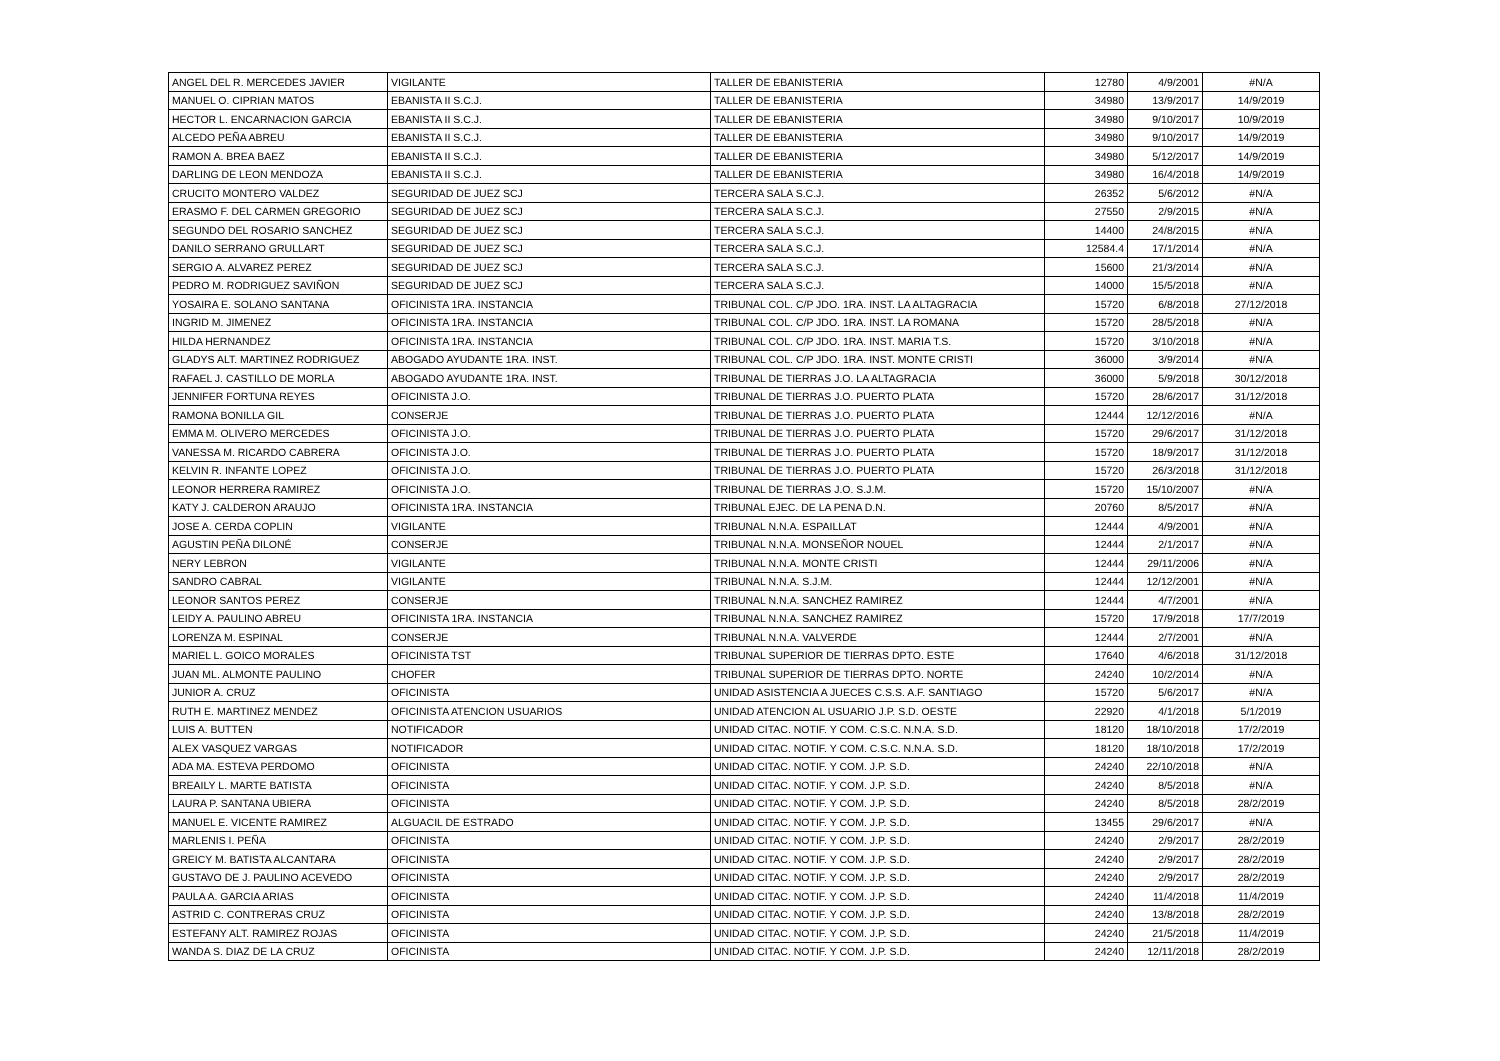| ANGEL DEL R. MERCEDES JAVIER | VIGILANTE | TALLER DE EBANISTERIA | 12780 | 4/9/2001 | #N/A |
| MANUEL O. CIPRIAN MATOS | EBANISTA II S.C.J. | TALLER DE EBANISTERIA | 34980 | 13/9/2017 | 14/9/2019 |
| HECTOR L. ENCARNACION GARCIA | EBANISTA II S.C.J. | TALLER DE EBANISTERIA | 34980 | 9/10/2017 | 10/9/2019 |
| ALCEDO PEÑA ABREU | EBANISTA II S.C.J. | TALLER DE EBANISTERIA | 34980 | 9/10/2017 | 14/9/2019 |
| RAMON A. BREA BAEZ | EBANISTA II S.C.J. | TALLER DE EBANISTERIA | 34980 | 5/12/2017 | 14/9/2019 |
| DARLING DE LEON MENDOZA | EBANISTA II S.C.J. | TALLER DE EBANISTERIA | 34980 | 16/4/2018 | 14/9/2019 |
| CRUCITO MONTERO VALDEZ | SEGURIDAD DE JUEZ SCJ | TERCERA SALA S.C.J. | 26352 | 5/6/2012 | #N/A |
| ERASMO F. DEL CARMEN GREGORIO | SEGURIDAD DE JUEZ SCJ | TERCERA SALA S.C.J. | 27550 | 2/9/2015 | #N/A |
| SEGUNDO DEL ROSARIO SANCHEZ | SEGURIDAD DE JUEZ SCJ | TERCERA SALA S.C.J. | 14400 | 24/8/2015 | #N/A |
| DANILO SERRANO GRULLART | SEGURIDAD DE JUEZ SCJ | TERCERA SALA S.C.J. | 12584.4 | 17/1/2014 | #N/A |
| SERGIO A. ALVAREZ PEREZ | SEGURIDAD DE JUEZ SCJ | TERCERA SALA S.C.J. | 15600 | 21/3/2014 | #N/A |
| PEDRO M. RODRIGUEZ SAVIÑON | SEGURIDAD DE JUEZ SCJ | TERCERA SALA S.C.J. | 14000 | 15/5/2018 | #N/A |
| YOSAIRA E. SOLANO SANTANA | OFICINISTA 1RA. INSTANCIA | TRIBUNAL COL. C/P JDO. 1RA. INST. LA ALTAGRACIA | 15720 | 6/8/2018 | 27/12/2018 |
| INGRID M. JIMENEZ | OFICINISTA 1RA. INSTANCIA | TRIBUNAL COL. C/P JDO. 1RA. INST. LA ROMANA | 15720 | 28/5/2018 | #N/A |
| HILDA HERNANDEZ | OFICINISTA 1RA. INSTANCIA | TRIBUNAL COL. C/P JDO. 1RA. INST. MARIA T.S. | 15720 | 3/10/2018 | #N/A |
| GLADYS ALT. MARTINEZ RODRIGUEZ | ABOGADO AYUDANTE 1RA. INST. | TRIBUNAL COL. C/P JDO. 1RA. INST. MONTE CRISTI | 36000 | 3/9/2014 | #N/A |
| RAFAEL J. CASTILLO DE MORLA | ABOGADO AYUDANTE 1RA. INST. | TRIBUNAL DE TIERRAS J.O. LA ALTAGRACIA | 36000 | 5/9/2018 | 30/12/2018 |
| JENNIFER FORTUNA REYES | OFICINISTA J.O. | TRIBUNAL DE TIERRAS J.O. PUERTO PLATA | 15720 | 28/6/2017 | 31/12/2018 |
| RAMONA BONILLA GIL | CONSERJE | TRIBUNAL DE TIERRAS J.O. PUERTO PLATA | 12444 | 12/12/2016 | #N/A |
| EMMA M. OLIVERO MERCEDES | OFICINISTA J.O. | TRIBUNAL DE TIERRAS J.O. PUERTO PLATA | 15720 | 29/6/2017 | 31/12/2018 |
| VANESSA M. RICARDO CABRERA | OFICINISTA J.O. | TRIBUNAL DE TIERRAS J.O. PUERTO PLATA | 15720 | 18/9/2017 | 31/12/2018 |
| KELVIN R. INFANTE LOPEZ | OFICINISTA J.O. | TRIBUNAL DE TIERRAS J.O. PUERTO PLATA | 15720 | 26/3/2018 | 31/12/2018 |
| LEONOR HERRERA RAMIREZ | OFICINISTA J.O. | TRIBUNAL DE TIERRAS J.O. S.J.M. | 15720 | 15/10/2007 | #N/A |
| KATY J. CALDERON ARAUJO | OFICINISTA 1RA. INSTANCIA | TRIBUNAL EJEC. DE LA PENA D.N. | 20760 | 8/5/2017 | #N/A |
| JOSE A. CERDA COPLIN | VIGILANTE | TRIBUNAL N.N.A. ESPAILLAT | 12444 | 4/9/2001 | #N/A |
| AGUSTIN PEÑA DILONÉ | CONSERJE | TRIBUNAL N.N.A. MONSEÑOR NOUEL | 12444 | 2/1/2017 | #N/A |
| NERY LEBRON | VIGILANTE | TRIBUNAL N.N.A. MONTE CRISTI | 12444 | 29/11/2006 | #N/A |
| SANDRO CABRAL | VIGILANTE | TRIBUNAL N.N.A. S.J.M. | 12444 | 12/12/2001 | #N/A |
| LEONOR SANTOS PEREZ | CONSERJE | TRIBUNAL N.N.A. SANCHEZ RAMIREZ | 12444 | 4/7/2001 | #N/A |
| LEIDY A. PAULINO ABREU | OFICINISTA 1RA. INSTANCIA | TRIBUNAL N.N.A. SANCHEZ RAMIREZ | 15720 | 17/9/2018 | 17/7/2019 |
| LORENZA M. ESPINAL | CONSERJE | TRIBUNAL N.N.A. VALVERDE | 12444 | 2/7/2001 | #N/A |
| MARIEL L. GOICO MORALES | OFICINISTA TST | TRIBUNAL SUPERIOR DE TIERRAS DPTO. ESTE | 17640 | 4/6/2018 | 31/12/2018 |
| JUAN ML. ALMONTE PAULINO | CHOFER | TRIBUNAL SUPERIOR DE TIERRAS DPTO. NORTE | 24240 | 10/2/2014 | #N/A |
| JUNIOR A. CRUZ | OFICINISTA | UNIDAD ASISTENCIA A JUECES C.S.S. A.F. SANTIAGO | 15720 | 5/6/2017 | #N/A |
| RUTH E. MARTINEZ MENDEZ | OFICINISTA ATENCION USUARIOS | UNIDAD ATENCION AL USUARIO J.P. S.D. OESTE | 22920 | 4/1/2018 | 5/1/2019 |
| LUIS A. BUTTEN | NOTIFICADOR | UNIDAD CITAC. NOTIF. Y COM. C.S.C. N.N.A. S.D. | 18120 | 18/10/2018 | 17/2/2019 |
| ALEX VASQUEZ VARGAS | NOTIFICADOR | UNIDAD CITAC. NOTIF. Y COM. C.S.C. N.N.A. S.D. | 18120 | 18/10/2018 | 17/2/2019 |
| ADA MA. ESTEVA PERDOMO | OFICINISTA | UNIDAD CITAC. NOTIF. Y COM. J.P. S.D. | 24240 | 22/10/2018 | #N/A |
| BREAILY L. MARTE BATISTA | OFICINISTA | UNIDAD CITAC. NOTIF. Y COM. J.P. S.D. | 24240 | 8/5/2018 | #N/A |
| LAURA P. SANTANA UBIERA | OFICINISTA | UNIDAD CITAC. NOTIF. Y COM. J.P. S.D. | 24240 | 8/5/2018 | 28/2/2019 |
| MANUEL E. VICENTE RAMIREZ | ALGUACIL DE ESTRADO | UNIDAD CITAC. NOTIF. Y COM. J.P. S.D. | 13455 | 29/6/2017 | #N/A |
| MARLENIS I. PEÑA | OFICINISTA | UNIDAD CITAC. NOTIF. Y COM. J.P. S.D. | 24240 | 2/9/2017 | 28/2/2019 |
| GREICY M. BATISTA ALCANTARA | OFICINISTA | UNIDAD CITAC. NOTIF. Y COM. J.P. S.D. | 24240 | 2/9/2017 | 28/2/2019 |
| GUSTAVO DE J. PAULINO ACEVEDO | OFICINISTA | UNIDAD CITAC. NOTIF. Y COM. J.P. S.D. | 24240 | 2/9/2017 | 28/2/2019 |
| PAULA A. GARCIA ARIAS | OFICINISTA | UNIDAD CITAC. NOTIF. Y COM. J.P. S.D. | 24240 | 11/4/2018 | 11/4/2019 |
| ASTRID C. CONTRERAS CRUZ | OFICINISTA | UNIDAD CITAC. NOTIF. Y COM. J.P. S.D. | 24240 | 13/8/2018 | 28/2/2019 |
| ESTEFANY ALT. RAMIREZ ROJAS | OFICINISTA | UNIDAD CITAC. NOTIF. Y COM. J.P. S.D. | 24240 | 21/5/2018 | 11/4/2019 |
| WANDA S. DIAZ DE LA CRUZ | OFICINISTA | UNIDAD CITAC. NOTIF. Y COM. J.P. S.D. | 24240 | 12/11/2018 | 28/2/2019 |